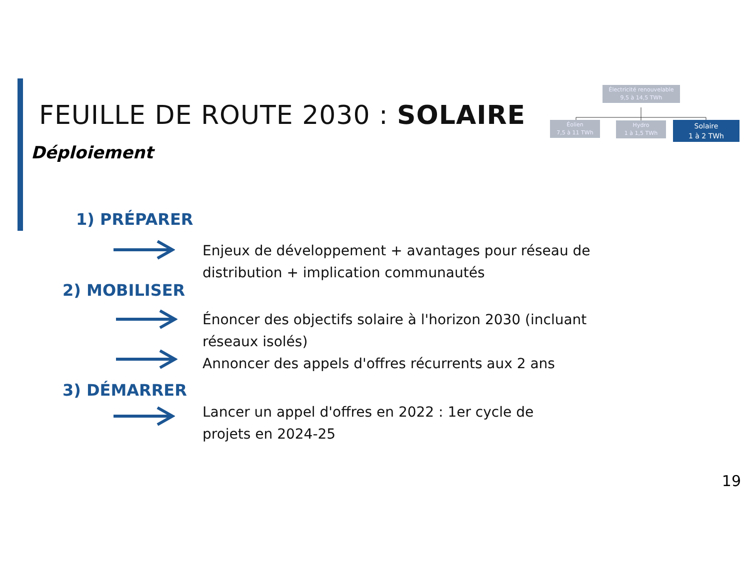FEUILLE DE ROUTE 2030 : SOLAIRE
Déploiement
Électricité renouvelable
9,5 à 14,5 TWh
Éolien
7,5 à 11 TWh
Hydro
1 à 1,5 TWh
Solaire
1 à 2 TWh
1) PRÉPARER
Enjeux de développement + avantages pour réseau de distribution + implication communautés
2) MOBILISER
Énoncer des objectifs solaire à l'horizon 2030 (incluant réseaux isolés)
Annoncer des appels d'offres récurrents aux 2 ans
3) DÉMARRER
Lancer un appel d'offres en 2022 : 1er cycle de
projets en 2024-25
19